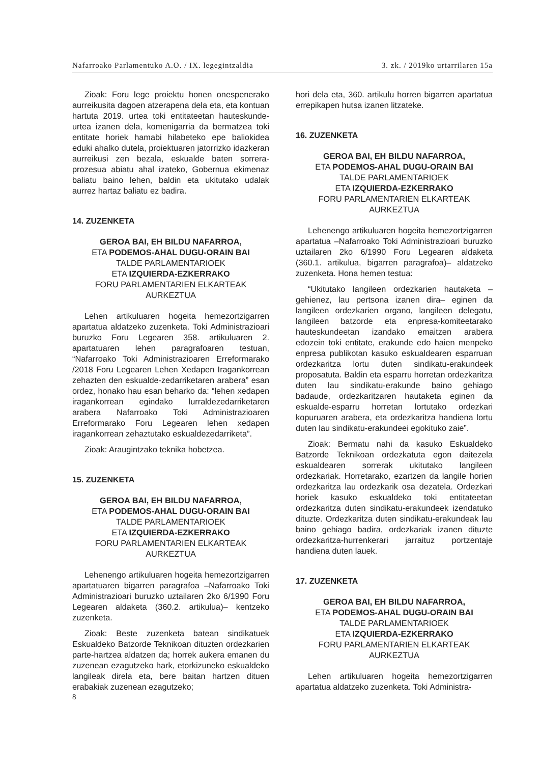Nafarroako Parlamentuko A.O. / IX. legegintzaldia 3. zk. / 2019ko urtarrilaren 15a
Zioak: Foru lege proiektu honen onespenerako aurreikusita dagoen atzerapena dela eta, eta kontuan hartuta 2019. urtea toki entitateetan hauteskunde-urtea izanen dela, komenigarria da bermatzea toki entitate horiek hamabi hilabeteko epe baliokidea eduki ahalko dutela, proiektuaren jatorrizko idazkeran aurreikusi zen bezala, eskualde baten sorrera-prozesua abiatu ahal izateko, Gobernua ekimenaz baliatu baino lehen, baldin eta ukitutako udalak aurrez hartaz baliatu ez badira.
14. ZUZENKETA
GEROA BAI, EH BILDU NAFARROA,
ETA PODEMOS-AHAL DUGU-ORAIN BAI
TALDE PARLAMENTARIOEK
ETA IZQUIERDA-EZKERRAKO
FORU PARLAMENTARIEN ELKARTEAK
AURKEZTUA
Lehen artikuluaren hogeita hemezortzigarren apartatua aldatzeko zuzenketa. Toki Administrazioari buruzko Foru Legearen 358. artikuluaren 2. apartatuaren lehen paragrafoaren testuan, “Nafarroako Toki Administrazioaren Erreformarako /2018 Foru Legearen Lehen Xedapen Iragankorrean zehazten den eskualde-zedarriketaren arabera” esan ordez, honako hau esan beharko da: “lehen xedapen iragankorrean egindako lurraldezedarriketaren arabera Nafarroako Toki Administrazioaren Erreformarako Foru Legearen lehen xedapen iragankorrean zehaztutako eskualdezedarriketa”.
Zioak: Araugintzako teknika hobetzea.
15. ZUZENKETA
GEROA BAI, EH BILDU NAFARROA,
ETA PODEMOS-AHAL DUGU-ORAIN BAI
TALDE PARLAMENTARIOEK
ETA IZQUIERDA-EZKERRAKO
FORU PARLAMENTARIEN ELKARTEAK
AURKEZTUA
Lehenengo artikuluaren hogeita hemezortzigarren apartatuaren bigarren paragrafoa –Nafarroako Toki Administrazioari buruzko uztailaren 2ko 6/1990 Foru Legearen aldaketa (360.2. artikulua)– kentzeko zuzenketa.
Zioak: Beste zuzenketa batean sindikatuek Eskualdeko Batzorde Teknikoan dituzten ordezkarien parte-hartzea aldatzen da; horrek aukera emanen du zuzenean ezagutzeko hark, etorkizuneko eskualdeko langileak direla eta, bere baitan hartzen dituen erabakiak zuzenean ezagutzeko;
hori dela eta, 360. artikulu horren bigarren apartatua errepikapen hutsa izanen litzateke.
16. ZUZENKETA
GEROA BAI, EH BILDU NAFARROA,
ETA PODEMOS-AHAL DUGU-ORAIN BAI
TALDE PARLAMENTARIOEK
ETA IZQUIERDA-EZKERRAKO
FORU PARLAMENTARIEN ELKARTEAK
AURKEZTUA
Lehenengo artikuluaren hogeita hemezortzigarren apartatua –Nafarroako Toki Administrazioari buruzko uztailaren 2ko 6/1990 Foru Legearen aldaketa (360.1. artikulua, bigarren paragrafoa)– aldatzeko zuzenketa. Hona hemen testua:
“Ukitutako langileen ordezkarien hautaketa –gehienez, lau pertsona izanen dira– eginen da langileen ordezkarien organo, langileen delegatu, langileen batzorde eta enpresa-komiteetarako hauteskundeetan izandako emaitzen arabera edozein toki entitate, erakunde edo haien menpeko enpresa publikotan kasuko eskualdearen esparruan ordezkaritza lortu duten sindikatu-erakundeek proposatuta. Baldin eta esparru horretan ordezkaritza duten lau sindikatu-erakunde baino gehiago badaude, ordezkaritzaren hautaketa eginen da eskualde-esparru horretan lortutako ordezkari kopuruaren arabera, eta ordezkaritza handiena lortu duten lau sindikatu-erakundeei egokituko zaie”.
Zioak: Bermatu nahi da kasuko Eskualdeko Batzorde Teknikoan ordezkatuta egon daitezela eskualdearen sorrerak ukitutako langileen ordezkariak. Horretarako, ezartzen da langile horien ordezkaritza lau ordezkarik osa dezatela. Ordezkari horiek kasuko eskualdeko toki entitateetan ordezkaritza duten sindikatu-erakundeek izendatuko dituzte. Ordezkaritza duten sindikatu-erakundeak lau baino gehiago badira, ordezkariak izanen dituzte ordezkaritza-hurrenkerari jarraituz portzentaje handiena duten lauek.
17. ZUZENKETA
GEROA BAI, EH BILDU NAFARROA,
ETA PODEMOS-AHAL DUGU-ORAIN BAI
TALDE PARLAMENTARIOEK
ETA IZQUIERDA-EZKERRAKO
FORU PARLAMENTARIEN ELKARTEAK
AURKEZTUA
Lehen artikuluaren hogeita hemezortzigarren apartatua aldatzeko zuzenketa. Toki Administra-
8